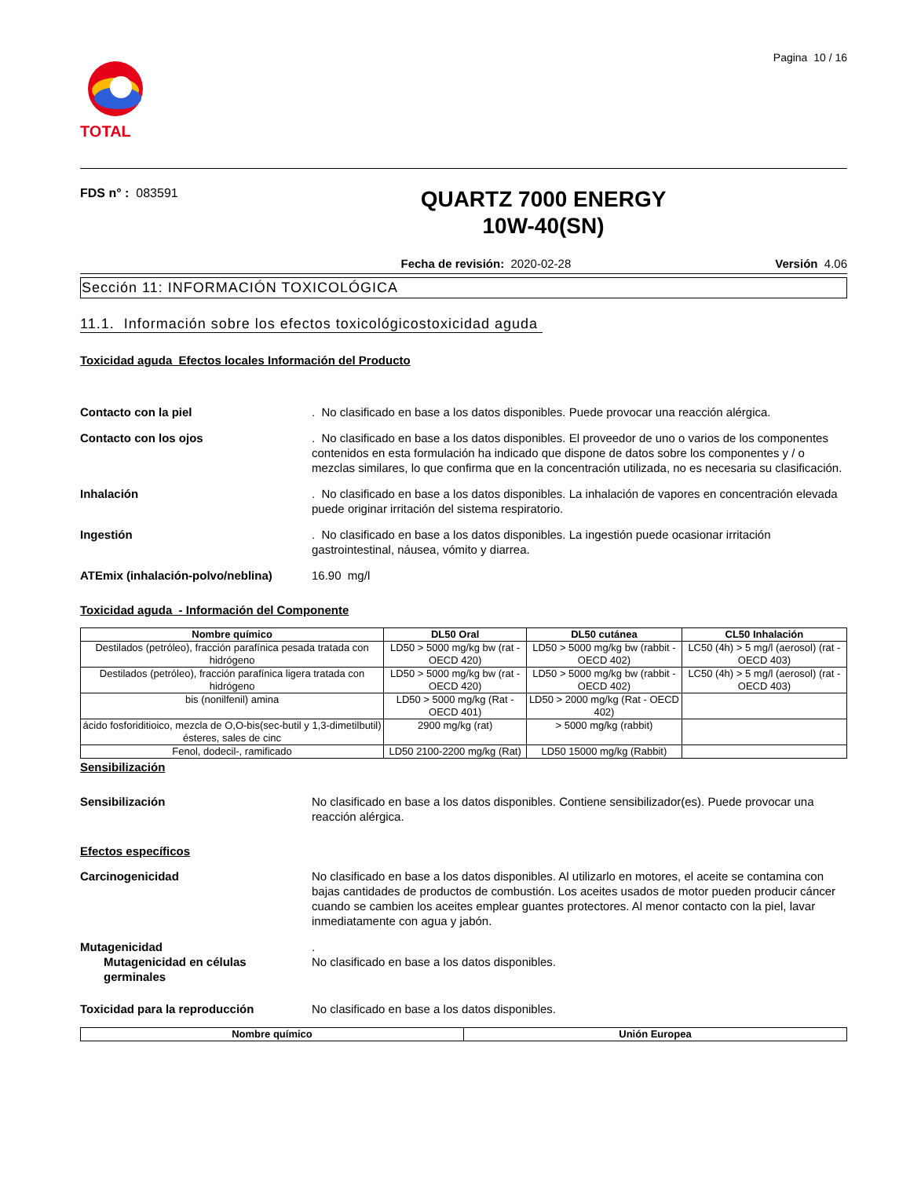TOTAL
Pagina 10 / 16
FDS n° : 083591
QUARTZ 7000 ENERGY
10W-40(SN)
Fecha de revisión: 2020-02-28 Versión 4.06
Sección 11: INFORMACIÓN TOXICOLÓGICA
11.1. Información sobre los efectos toxicológicostoxicidad aguda
Toxicidad aguda Efectos locales Información del Producto
Contacto con la piel . No clasificado en base a los datos disponibles. Puede provocar una reacción alérgica.
Contacto con los ojos . No clasificado en base a los datos disponibles. El proveedor de uno o varios de los componentes contenidos en esta formulación ha indicado que dispone de datos sobre los componentes y / o mezclas similares, lo que confirma que en la concentración utilizada, no es necesaria su clasificación.
Inhalación . No clasificado en base a los datos disponibles. La inhalación de vapores en concentración elevada puede originar irritación del sistema respiratorio.
Ingestión . No clasificado en base a los datos disponibles. La ingestión puede ocasionar irritación gastrointestinal, náusea, vómito y diarrea.
ATEmix (inhalación-polvo/neblina)
16.90 mg/l
Toxicidad aguda - Información del Componente
| Nombre químico | DL50 Oral | DL50 cutánea | CL50 Inhalación |
| --- | --- | --- | --- |
| Destilados (petróleo), fracción parafínica pesada tratada con hidrógeno | LD50 > 5000 mg/kg bw (rat - OECD 420) | LD50 > 5000 mg/kg bw (rabbit - OECD 402) | LC50 (4h) > 5 mg/l (aerosol) (rat - OECD 403) |
| Destilados (petróleo), fracción parafínica ligera tratada con hidrógeno | LD50 > 5000 mg/kg bw (rat - OECD 420) | LD50 > 5000 mg/kg bw (rabbit - OECD 402) | LC50 (4h) > 5 mg/l (aerosol) (rat - OECD 403) |
| bis (nonilfenil) amina | LD50 > 5000 mg/kg (Rat - OECD 401) | LD50 > 2000 mg/kg (Rat - OECD 402) | |
| ácido fosforiditioico, mezcla de O,O-bis(sec-butil y 1,3-dimetilbutil) ésteres, sales de cinc | 2900 mg/kg (rat) | > 5000 mg/kg (rabbit) | |
| Fenol, dodecil-, ramificado | LD50 2100-2200 mg/kg (Rat) | LD50 15000 mg/kg (Rabbit) | |
Sensibilización
Sensibilización No clasificado en base a los datos disponibles. Contiene sensibilizador(es). Puede provocar una reacción alérgica.
Efectos específicos
Carcinogenicidad No clasificado en base a los datos disponibles. Al utilizarlo en motores, el aceite se contamina con bajas cantidades de productos de combustión. Los aceites usados de motor pueden producir cáncer cuando se cambien los aceites emplear guantes protectores. Al menor contacto con la piel, lavar inmediatamente con agua y jabón.
Mutagenicidad .
Mutagenicidad en células germinales
No clasificado en base a los datos disponibles.
Toxicidad para la reproducción No clasificado en base a los datos disponibles.
| Nombre químico | Unión Europea |
| --- | --- |